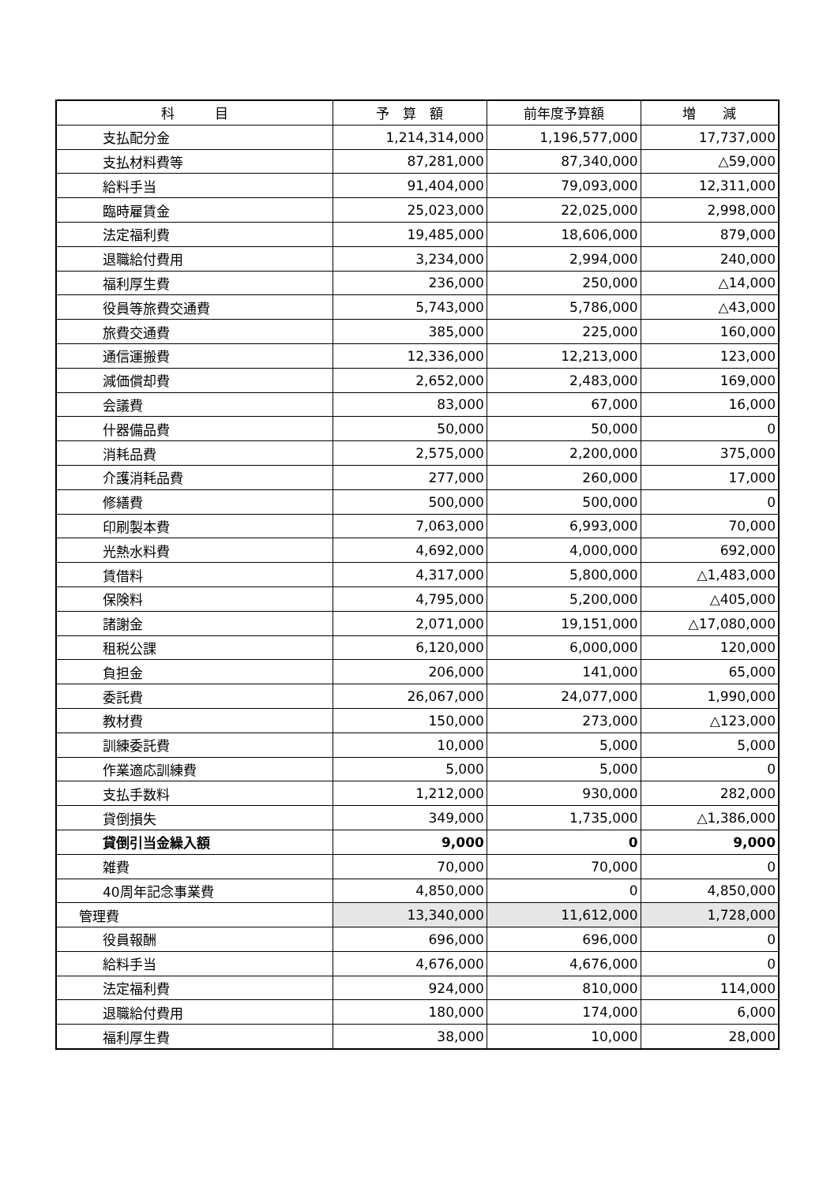| 科 目 | 予 算 額 | 前年度予算額 | 増 減 |
| --- | --- | --- | --- |
| 支払配分金 | 1,214,314,000 | 1,196,577,000 | 17,737,000 |
| 支払材料費等 | 87,281,000 | 87,340,000 | △59,000 |
| 給料手当 | 91,404,000 | 79,093,000 | 12,311,000 |
| 臨時雇賃金 | 25,023,000 | 22,025,000 | 2,998,000 |
| 法定福利費 | 19,485,000 | 18,606,000 | 879,000 |
| 退職給付費用 | 3,234,000 | 2,994,000 | 240,000 |
| 福利厚生費 | 236,000 | 250,000 | △14,000 |
| 役員等旅費交通費 | 5,743,000 | 5,786,000 | △43,000 |
| 旅費交通費 | 385,000 | 225,000 | 160,000 |
| 通信運搬費 | 12,336,000 | 12,213,000 | 123,000 |
| 減価償却費 | 2,652,000 | 2,483,000 | 169,000 |
| 会議費 | 83,000 | 67,000 | 16,000 |
| 什器備品費 | 50,000 | 50,000 | 0 |
| 消耗品費 | 2,575,000 | 2,200,000 | 375,000 |
| 介護消耗品費 | 277,000 | 260,000 | 17,000 |
| 修繕費 | 500,000 | 500,000 | 0 |
| 印刷製本費 | 7,063,000 | 6,993,000 | 70,000 |
| 光熱水料費 | 4,692,000 | 4,000,000 | 692,000 |
| 賃借料 | 4,317,000 | 5,800,000 | △1,483,000 |
| 保険料 | 4,795,000 | 5,200,000 | △405,000 |
| 諸謝金 | 2,071,000 | 19,151,000 | △17,080,000 |
| 租税公課 | 6,120,000 | 6,000,000 | 120,000 |
| 負担金 | 206,000 | 141,000 | 65,000 |
| 委託費 | 26,067,000 | 24,077,000 | 1,990,000 |
| 教材費 | 150,000 | 273,000 | △123,000 |
| 訓練委託費 | 10,000 | 5,000 | 5,000 |
| 作業適応訓練費 | 5,000 | 5,000 | 0 |
| 支払手数料 | 1,212,000 | 930,000 | 282,000 |
| 貸倒損失 | 349,000 | 1,735,000 | △1,386,000 |
| 貸倒引当金繰入額 | 9,000 | 0 | 9,000 |
| 雑費 | 70,000 | 70,000 | 0 |
| 40周年記念事業費 | 4,850,000 | 0 | 4,850,000 |
| 管理費 | 13,340,000 | 11,612,000 | 1,728,000 |
| 役員報酬 | 696,000 | 696,000 | 0 |
| 給料手当 | 4,676,000 | 4,676,000 | 0 |
| 法定福利費 | 924,000 | 810,000 | 114,000 |
| 退職給付費用 | 180,000 | 174,000 | 6,000 |
| 福利厚生費 | 38,000 | 10,000 | 28,000 |